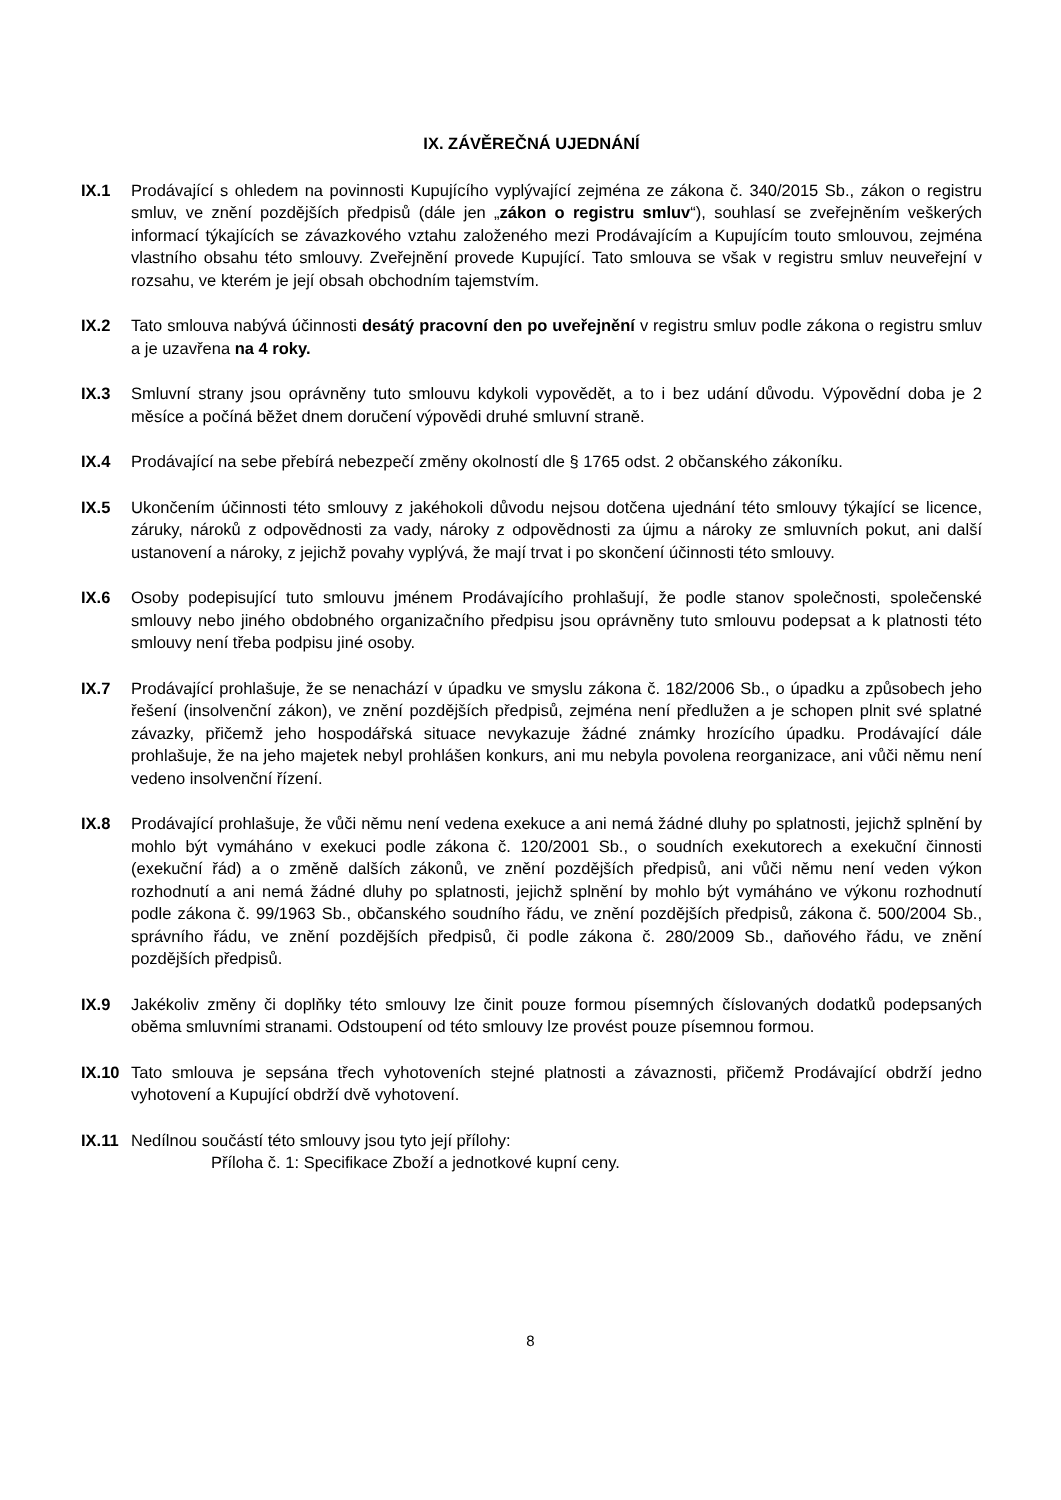IX. ZÁVĚREČNÁ UJEDNÁNÍ
IX.1 Prodávající s ohledem na povinnosti Kupujícího vyplývající zejména ze zákona č. 340/2015 Sb., zákon o registru smluv, ve znění pozdějších předpisů (dále jen „zákon o registru smluv“), souhlasí se zveřejněním veškerých informací týkajících se závazkového vztahu založeného mezi Prodávajícím a Kupujícím touto smlouvou, zejména vlastního obsahu této smlouvy. Zveřejnění provede Kupující. Tato smlouva se však v registru smluv neuveřejní v rozsahu, ve kterém je její obsah obchodním tajemstvím.
IX.2 Tato smlouva nabývá účinnosti desátý pracovní den po uveřejnění v registru smluv podle zákona o registru smluv a je uzavřena na 4 roky.
IX.3 Smluvní strany jsou oprávněny tuto smlouvu kdykoli vypovědět, a to i bez udání důvodu. Výpovědní doba je 2 měsíce a počíná běžet dnem doručení výpovědi druhé smluvní straně.
IX.4 Prodávající na sebe přebírá nebezpečí změny okolností dle § 1765 odst. 2 občanského zákoníku.
IX.5 Ukončením účinnosti této smlouvy z jakéhokoli důvodu nejsou dotčena ujednání této smlouvy týkající se licence, záruky, nároků z odpovědnosti za vady, nároky z odpovědnosti za újmu a nároky ze smluvních pokut, ani další ustanovení a nároky, z jejichž povahy vyplývá, že mají trvat i po skončení účinnosti této smlouvy.
IX.6 Osoby podepisující tuto smlouvu jménem Prodávajícího prohlašují, že podle stanov společnosti, společenské smlouvy nebo jiného obdobného organizačního předpisu jsou oprávněny tuto smlouvu podepsat a k platnosti této smlouvy není třeba podpisu jiné osoby.
IX.7 Prodávající prohlašuje, že se nenachází v úpadku ve smyslu zákona č. 182/2006 Sb., o úpadku a způsobech jeho řešení (insolvenční zákon), ve znění pozdějších předpisů, zejména není předlužen a je schopen plnit své splatné závazky, přičemž jeho hospodářská situace nevykazuje žádné známky hrozícího úpadku. Prodávající dále prohlašuje, že na jeho majetek nebyl prohlášen konkurs, ani mu nebyla povolena reorganizace, ani vůči němu není vedeno insolvenční řízení.
IX.8 Prodávající prohlašuje, že vůči němu není vedena exekuce a ani nemá žádné dluhy po splatnosti, jejichž splnění by mohlo být vymáháno v exekuci podle zákona č. 120/2001 Sb., o soudních exekutorech a exekuční činnosti (exekuční řád) a o změně dalších zákonů, ve znění pozdějších předpisů, ani vůči němu není veden výkon rozhodnutí a ani nemá žádné dluhy po splatnosti, jejichž splnění by mohlo být vymáháno ve výkonu rozhodnutí podle zákona č. 99/1963 Sb., občanského soudního řádu, ve znění pozdějších předpisů, zákona č. 500/2004 Sb., správního řádu, ve znění pozdějších předpisů, či podle zákona č. 280/2009 Sb., daňového řádu, ve znění pozdějších předpisů.
IX.9 Jakékoliv změny či doplňky této smlouvy lze činit pouze formou písemných číslovaných dodatků podepsaných oběma smluvními stranami. Odstoupení od této smlouvy lze provést pouze písemnou formou.
IX.10 Tato smlouva je sepsána třech vyhotoveních stejné platnosti a závaznosti, přičemž Prodávající obdrží jedno vyhotovení a Kupující obdrží dvě vyhotovení.
IX.11 Nedílnou součástí této smlouvy jsou tyto její přílohy:
Příloha č. 1: Specifikace Zboží a jednotkové kupní ceny.
8